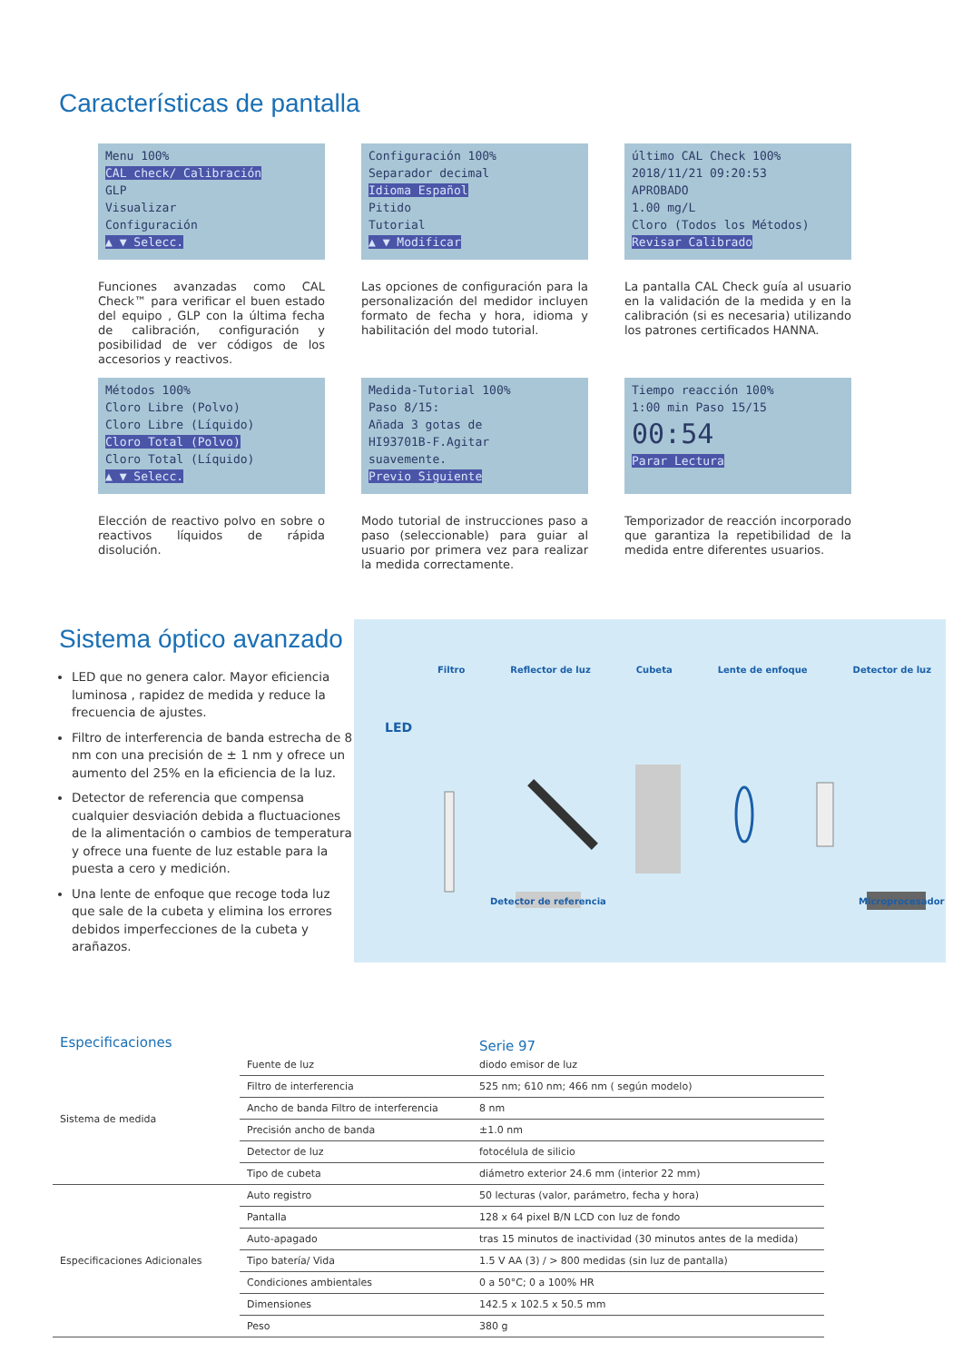Características de pantalla
Menu 100%
CAL check/ Calibración
GLP
Visualizar
Configuración
▲ ▼ Selecc.
Funciones avanzadas como CAL Check™ para verificar el buen estado del equipo , GLP con la última fecha de calibración, configuración y posibilidad de ver códigos de los accesorios y reactivos.
Configuración 100%
Separador decimal
Idioma Español
Pitido
Tutorial
▲ ▼ Modificar
Las opciones de configuración para la personalización del medidor incluyen formato de fecha y hora, idioma y habilitación del modo tutorial.
último CAL Check 100%
2018/11/21 09:20:53
APROBADO
1.00 mg/L
Cloro (Todos los Métodos)
Revisar Calibrado
La pantalla CAL Check guía al usuario en la validación de la medida y en la calibración (si es necesaria) utilizando los patrones certificados HANNA.
Métodos 100%
Cloro Libre (Polvo)
Cloro Libre (Líquido)
Cloro Total (Polvo)
Cloro Total (Líquido)
▲ ▼ Selecc.
Elección de reactivo polvo en sobre o reactivos líquidos de rápida disolución.
Medida-Tutorial 100%
Paso 8/15:
Añada 3 gotas de
HI93701B-F.Agitar
suavemente.
Previo Siguiente
Modo tutorial de instrucciones paso a paso (seleccionable) para guiar al usuario por primera vez para realizar la medida correctamente.
Tiempo reacción 100%
1:00 min Paso 15/15
00:54
Parar Lectura
Temporizador de reacción incorporado que garantiza la repetibilidad de la medida entre diferentes usuarios.
Sistema óptico avanzado
LED que no genera calor. Mayor eficiencia luminosa , rapidez de medida y reduce la frecuencia de ajustes.
Filtro de interferencia de banda estrecha de 8 nm con una precisión de ± 1 nm y ofrece un aumento del 25% en la eficiencia de la luz.
Detector de referencia que compensa cualquier desviación debida a fluctuaciones de la alimentación o cambios de temperatura y ofrece una fuente de luz estable para la puesta a cero y medición.
Una lente de enfoque que recoge toda luz que sale de la cubeta y elimina los errores debidos imperfecciones de la cubeta y arañazos.
Filtro Reflector de luz Cubeta Lente de enfoque Detector de luz
LED
Detector de referencia Microprocesador
Especificaciones Serie 97
| Sistema de medida | Fuente de luz | diodo emisor de luz |
| | Filtro de interferencia | 525 nm; 610 nm; 466 nm ( según modelo) |
| | Ancho de banda Filtro de interferencia | 8 nm |
| | Precisión ancho de banda | ±1.0 nm |
| | Detector de luz | fotocélula de silicio |
| | Tipo de cubeta | diámetro exterior 24.6 mm (interior 22 mm) |
| Especificaciones Adicionales | Auto registro | 50 lecturas (valor, parámetro, fecha y hora) |
| | Pantalla | 128 x 64 pixel B/N LCD con luz de fondo |
| | Auto-apagado | tras 15 minutos de inactividad (30 minutos antes de la medida) |
| | Tipo batería/ Vida | 1.5 V AA (3) / > 800 medidas (sin luz de pantalla) |
| | Condiciones ambientales | 0 a 50°C; 0 a 100% HR |
| | Dimensiones | 142.5 x 102.5 x 50.5 mm |
| | Peso | 380 g |